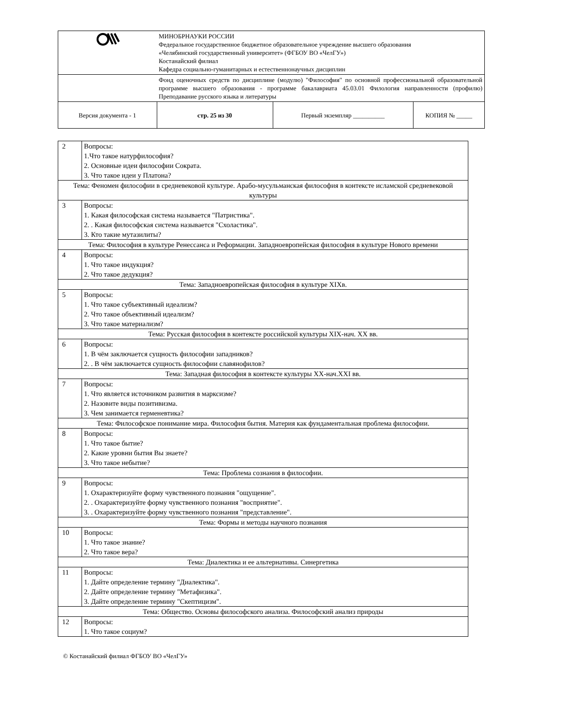| | МИНОБРНАУКИ РОССИИ Федеральное государственное бюджетное образовательное учреждение высшего образования «Челябинский государственный университет» (ФГБОУ ВО «ЧелГУ») Костанайский филиал Кафедра социально-гуманитарных и естественнонаучных дисциплин | | |
| | Фонд оценочных средств по дисциплине (модулю) "Философия" по основной профессиональной образовательной программе высшего образования - программе бакалавриата 45.03.01 Филология направленности (профилю) Преподавание русского языка и литературы | | |
| Версия документа - 1 | стр. 25 из 30 | Первый экземпляр __________ | КОПИЯ № _____ |
| 2 | Вопросы: 1.Что такое натурфилософия? 2. Основные идеи философии Сократа. 3. Что такое идеи у Платона? |
| Тема: Феномен философии в средневековой культуре. Арабо-мусульманская философия в контексте исламской средневековой культуры | |
| 3 | Вопросы: 1. Какая философская система называется "Патристика". 2. . Какая философская система называется "Схоластика". 3. Кто такие мутазилиты? |
| Тема: Философия в культуре Ренессанса и Реформации. Западноевропейская философия в культуре Нового времени | |
| 4 | Вопросы: 1. Что такое индукция? 2. Что такое дедукция? |
| Тема: Западноевропейская философия в культуре XIXв. | |
| 5 | Вопросы: 1. Что такое субъективный идеализм? 2. Что такое объективный идеализм? 3. Что такое материализм? |
| Тема: Русская философия в контексте российской культуры XIX-нач. XX вв. | |
| 6 | Вопросы: 1. В чём заключается сущность философии западников? 2. . В чём заключается сущность философии славянофилов? |
| Тема: Западная философия в контексте культуры XX-нач.XXI вв. | |
| 7 | Вопросы: 1. Что является источником развития в марксизме? 2. Назовите виды позитивизма. 3. Чем занимается герменевтика? |
| Тема: Философское понимание мира. Философия бытия. Материя как фундаментальная проблема философии. | |
| 8 | Вопросы: 1. Что такое бытие? 2. Какие уровни бытия Вы знаете? 3. Что такое небытие? |
| Тема: Проблема сознания в философии. | |
| 9 | Вопросы: 1. Охарактеризуйте форму чувственного познания "ощущение". 2. . Охарактеризуйте форму чувственного познания "восприятие". 3. . Охарактеризуйте форму чувственного познания "представление". |
| Тема: Формы и методы научного познания | |
| 10 | Вопросы: 1. Что такое знание? 2. Что такое вера? |
| Тема: Диалектика и ее альтернативы. Синергетика | |
| 11 | Вопросы: 1. Дайте определение термину "Диалектика". 2. Дайте определение термину "Метафизика". 3. Дайте определение термину "Скептицизм". |
| Тема: Общество. Основы философского анализа. Философский анализ природы | |
| 12 | Вопросы: 1. Что такое социум? |
© Костанайский филиал ФГБОУ ВО «ЧелГУ»